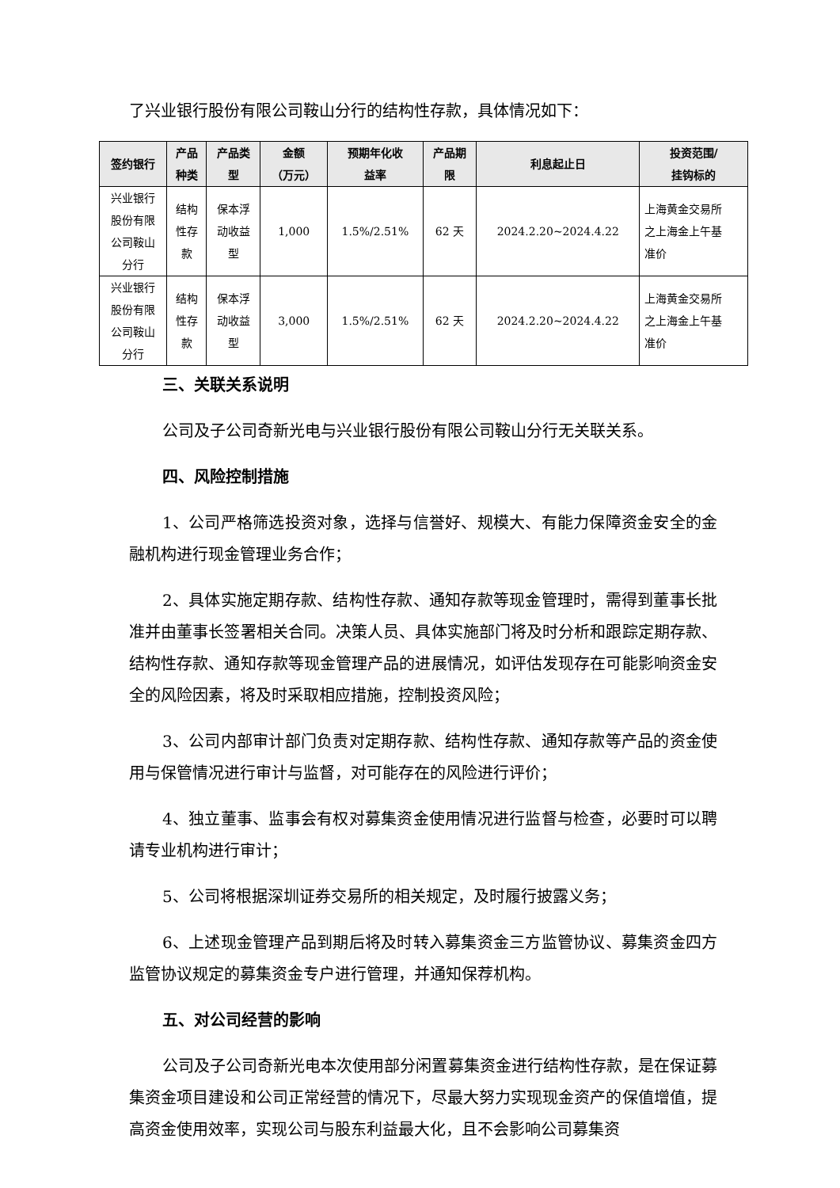了兴业银行股份有限公司鞍山分行的结构性存款，具体情况如下：
| 签约银行 | 产品 种类 | 产品类 型 | 金额 （万元） | 预期年化收 益率 | 产品期 限 | 利息起止日 | 投资范围/ 挂钩标的 |
| --- | --- | --- | --- | --- | --- | --- | --- |
| 兴业银行 股份有限 公司鞍山 分行 | 结构 性存 款 | 保本浮 动收益 型 | 1,000 | 1.5%/2.51% | 62 天 | 2024.2.20~2024.4.22 | 上海黄金交易所 之上海金上午基 准价 |
| 兴业银行 股份有限 公司鞍山 分行 | 结构 性存 款 | 保本浮 动收益 型 | 3,000 | 1.5%/2.51% | 62 天 | 2024.2.20~2024.4.22 | 上海黄金交易所 之上海金上午基 准价 |
三、关联关系说明
公司及子公司奇新光电与兴业银行股份有限公司鞍山分行无关联关系。
四、风险控制措施
1、公司严格筛选投资对象，选择与信誉好、规模大、有能力保障资金安全的金融机构进行现金管理业务合作；
2、具体实施定期存款、结构性存款、通知存款等现金管理时，需得到董事长批准并由董事长签署相关合同。决策人员、具体实施部门将及时分析和跟踪定期存款、结构性存款、通知存款等现金管理产品的进展情况，如评估发现存在可能影响资金安全的风险因素，将及时采取相应措施，控制投资风险；
3、公司内部审计部门负责对定期存款、结构性存款、通知存款等产品的资金使用与保管情况进行审计与监督，对可能存在的风险进行评价；
4、独立董事、监事会有权对募集资金使用情况进行监督与检查，必要时可以聘请专业机构进行审计；
5、公司将根据深圳证券交易所的相关规定，及时履行披露义务；
6、上述现金管理产品到期后将及时转入募集资金三方监管协议、募集资金四方监管协议规定的募集资金专户进行管理，并通知保荐机构。
五、对公司经营的影响
公司及子公司奇新光电本次使用部分闲置募集资金进行结构性存款，是在保证募集资金项目建设和公司正常经营的情况下，尽最大努力实现现金资产的保值增值，提高资金使用效率，实现公司与股东利益最大化，且不会影响公司募集资